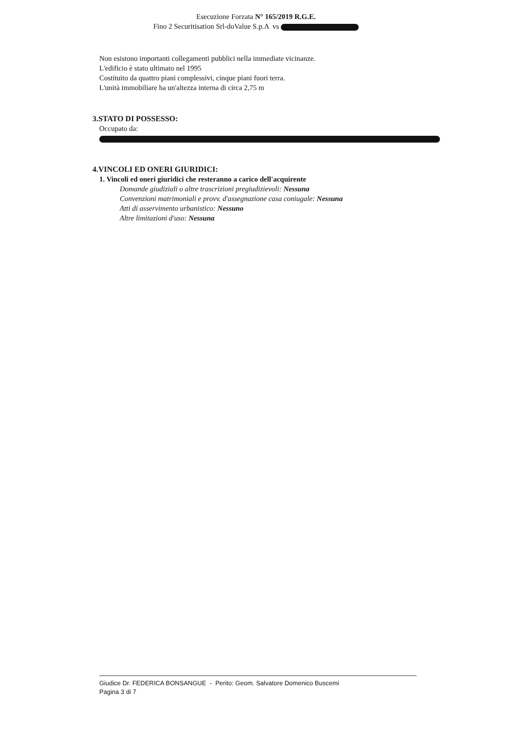Esecuzione Forzata N° 165/2019 R.G.E.
Fino 2 Securitisation Srl-doValue S.p.A vs
Non esistono importanti collegamenti pubblici nella immediate vicinanze.
L'edificio è stato ultimato nel 1995
Costituito da quattro piani complessivi, cinque piani fuori terra.
L'unità immobiliare ha un'altezza interna di circa 2,75 m
3.STATO DI POSSESSO:
Occupato da:
4.VINCOLI ED ONERI GIURIDICI:
1. Vincoli ed oneri giuridici che resteranno a carico dell'acquirente
Domande giudiziali o altre trascrizioni pregiudizievoli: Nessuna
Convenzioni matrimoniali e provv. d'assegnazione casa coniugale: Nessuna
Atti di asservimento urbanistico: Nessuno
Altre limitazioni d'uso: Nessuna
Giudice Dr. FEDERICA BONSANGUE - Perito: Geom. Salvatore Domenico Buscemi
Pagina 3 di 7